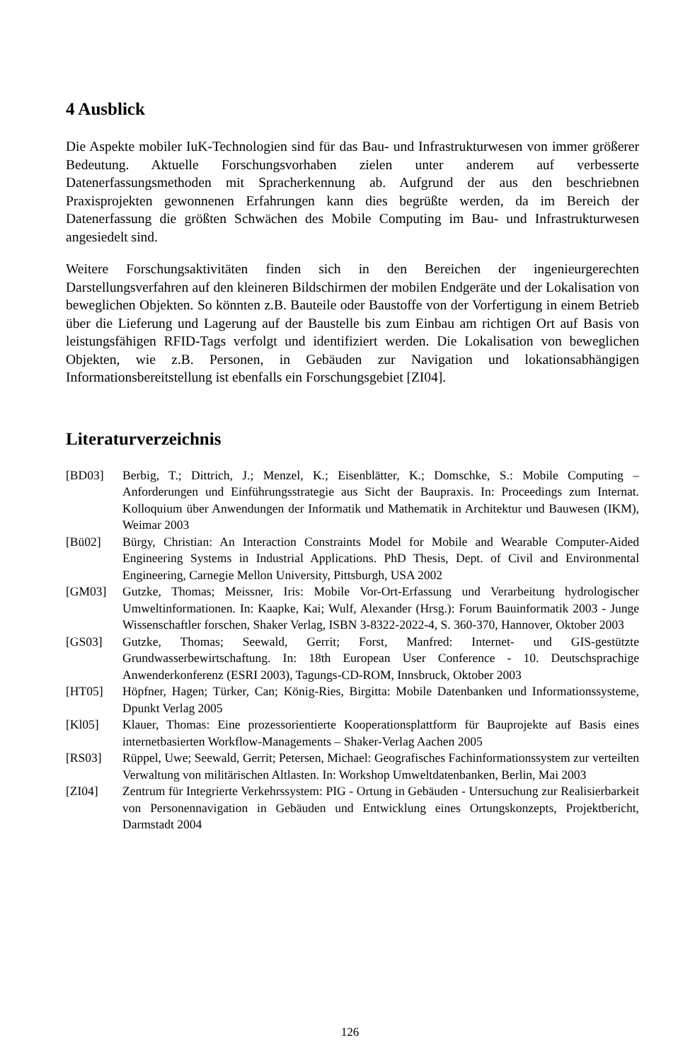4 Ausblick
Die Aspekte mobiler IuK-Technologien sind für das Bau- und Infrastrukturwesen von immer größerer Bedeutung. Aktuelle Forschungsvorhaben zielen unter anderem auf verbesserte Datenerfassungsmethoden mit Spracherkennung ab. Aufgrund der aus den beschriebnen Praxisprojekten gewonnenen Erfahrungen kann dies begrüßte werden, da im Bereich der Datenerfassung die größten Schwächen des Mobile Computing im Bau- und Infrastrukturwesen angesiedelt sind.
Weitere Forschungsaktivitäten finden sich in den Bereichen der ingenieurgerechten Darstellungsverfahren auf den kleineren Bildschirmen der mobilen Endgeräte und der Lokalisation von beweglichen Objekten. So könnten z.B. Bauteile oder Baustoffe von der Vorfertigung in einem Betrieb über die Lieferung und Lagerung auf der Baustelle bis zum Einbau am richtigen Ort auf Basis von leistungsfähigen RFID-Tags verfolgt und identifiziert werden. Die Lokalisation von beweglichen Objekten, wie z.B. Personen, in Gebäuden zur Navigation und lokationsabhängigen Informationsbereitstellung ist ebenfalls ein Forschungsgebiet [ZI04].
Literaturverzeichnis
[BD03] Berbig, T.; Dittrich, J.; Menzel, K.; Eisenblätter, K.; Domschke, S.: Mobile Computing – Anforderungen und Einführungsstrategie aus Sicht der Baupraxis. In: Proceedings zum Internat. Kolloquium über Anwendungen der Informatik und Mathematik in Architektur und Bauwesen (IKM), Weimar 2003
[Bü02] Bürgy, Christian: An Interaction Constraints Model for Mobile and Wearable Computer-Aided Engineering Systems in Industrial Applications. PhD Thesis, Dept. of Civil and Environmental Engineering, Carnegie Mellon University, Pittsburgh, USA 2002
[GM03] Gutzke, Thomas; Meissner, Iris: Mobile Vor-Ort-Erfassung und Verarbeitung hydrologischer Umweltinformationen. In: Kaapke, Kai; Wulf, Alexander (Hrsg.): Forum Bauinformatik 2003 - Junge Wissenschaftler forschen, Shaker Verlag, ISBN 3-8322-2022-4, S. 360-370, Hannover, Oktober 2003
[GS03] Gutzke, Thomas; Seewald, Gerrit; Forst, Manfred: Internet- und GIS-gestützte Grundwasserbewirtschaftung. In: 18th European User Conference - 10. Deutschsprachige Anwenderkonferenz (ESRI 2003), Tagungs-CD-ROM, Innsbruck, Oktober 2003
[HT05] Höpfner, Hagen; Türker, Can; König-Ries, Birgitta: Mobile Datenbanken und Informationssysteme, Dpunkt Verlag 2005
[Kl05] Klauer, Thomas: Eine prozessorientierte Kooperationsplattform für Bauprojekte auf Basis eines internetbasierten Workflow-Managements – Shaker-Verlag Aachen 2005
[RS03] Rüppel, Uwe; Seewald, Gerrit; Petersen, Michael: Geografisches Fachinformationssystem zur verteilten Verwaltung von militärischen Altlasten. In: Workshop Umweltdatenbanken, Berlin, Mai 2003
[ZI04] Zentrum für Integrierte Verkehrssystem: PIG - Ortung in Gebäuden - Untersuchung zur Realisierbarkeit von Personennavigation in Gebäuden und Entwicklung eines Ortungskonzepts, Projektbericht, Darmstadt 2004
126